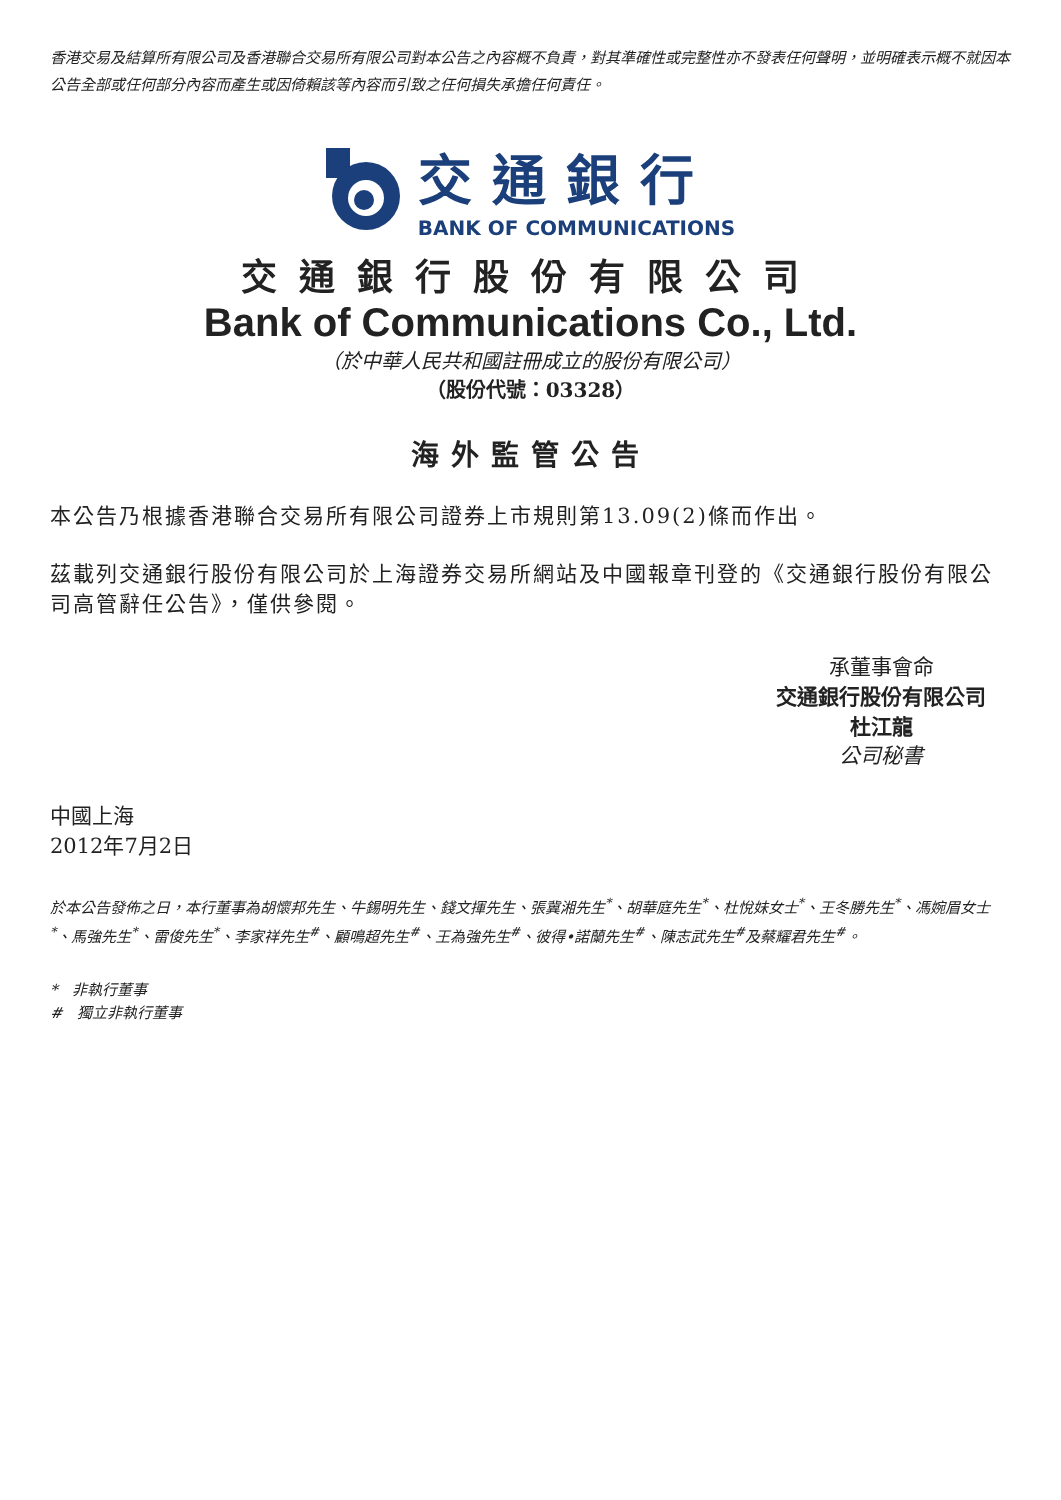香港交易及結算所有限公司及香港聯合交易所有限公司對本公告之內容概不負責，對其準確性或完整性亦不發表任何聲明，並明確表示概不就因本公告全部或任何部分內容而產生或因倚賴該等內容而引致之任何損失承擔任何責任。
交通銀行
BANK OF COMMUNICATIONS
交通銀行股份有限公司
Bank of Communications Co., Ltd.
（於中華人民共和國註冊成立的股份有限公司）
（股份代號：03328）
海外監管公告
本公告乃根據香港聯合交易所有限公司證券上市規則第13.09(2)條而作出。
茲載列交通銀行股份有限公司於上海證券交易所網站及中國報章刊登的《交通銀行股份有限公司高管辭任公告》，僅供參閱。
承董事會命
交通銀行股份有限公司
杜江龍
公司秘書
中國上海
2012年7月2日
於本公告發佈之日，本行董事為胡懷邦先生、牛錫明先生、錢文揮先生、張冀湘先生<sup>*</sup>、胡華庭先生<sup>*</sup>、杜悅妹女士<sup>*</sup>、王冬勝先生<sup>*</sup>、馮婉眉女士<sup>*</sup>、馬強先生<sup>*</sup>、雷俊先生<sup>*</sup>、李家祥先生<sup>#</sup>、顧鳴超先生<sup>#</sup>、王為強先生<sup>#</sup>、彼得•諾蘭先生<sup>#</sup>、陳志武先生<sup>#</sup>及蔡耀君先生<sup>#</sup>。
* 非執行董事
# 獨立非執行董事